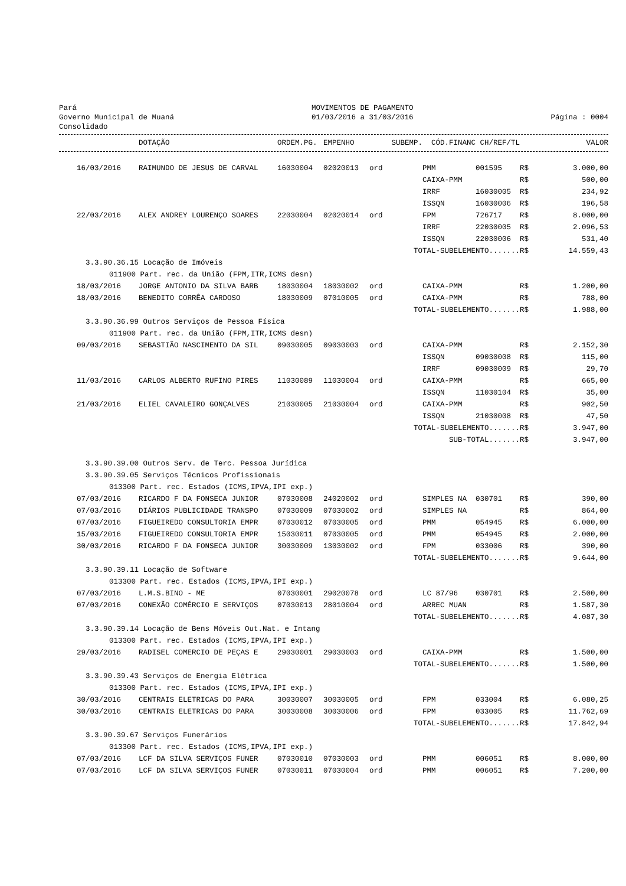Pará
Governo Municipal de Muaná
Consolidado
MOVIMENTOS DE PAGAMENTO
01/03/2016 a 31/03/2016
Página : 0004
| | DOTAÇÃO | ORDEM.PG. | EMPENHO | SUBEMP. | CÓD.FINANC | CH/REF/TL | | VALOR |
| --- | --- | --- | --- | --- | --- | --- | --- | --- |
| 16/03/2016 | RAIMUNDO DE JESUS DE CARVAL | 16030004 | 02020013 | ord | PMM | 001595 | R$ | 3.000,00 |
| | | | | | CAIXA-PMM | | R$ | 500,00 |
| | | | | | IRRF | 16030005 | R$ | 234,92 |
| | | | | | ISSQN | 16030006 | R$ | 196,58 |
| 22/03/2016 | ALEX ANDREY LOURENÇO SOARES | 22030004 | 02020014 | ord | FPM | 726717 | R$ | 8.000,00 |
| | | | | | IRRF | 22030005 | R$ | 2.096,53 |
| | | | | | ISSQN | 22030006 | R$ | 531,40 |
| TOTAL-SUBELEMENTO....... | | | | | | | R$ | 14.559,43 |
| 3.3.90.36.15 Locação de Imóveis | | | | | | | | |
| 011900 Part. rec. da União (FPM,ITR,ICMS desn) | | | | | | | | |
| 18/03/2016 | JORGE ANTONIO DA SILVA BARB | 18030004 | 18030002 | ord | CAIXA-PMM | | R$ | 1.200,00 |
| 18/03/2016 | BENEDITO CORRÊA CARDOSO | 18030009 | 07010005 | ord | CAIXA-PMM | | R$ | 788,00 |
| TOTAL-SUBELEMENTO....... | | | | | | | R$ | 1.988,00 |
| 3.3.90.36.99 Outros Serviços de Pessoa Física | | | | | | | | |
| 011900 Part. rec. da União (FPM,ITR,ICMS desn) | | | | | | | | |
| 09/03/2016 | SEBASTIÃO NASCIMENTO DA SIL | 09030005 | 09030003 | ord | CAIXA-PMM | | R$ | 2.152,30 |
| | | | | | ISSQN | 09030008 | R$ | 115,00 |
| | | | | | IRRF | 09030009 | R$ | 29,70 |
| 11/03/2016 | CARLOS ALBERTO RUFINO PIRES | 11030089 | 11030004 | ord | CAIXA-PMM | | R$ | 665,00 |
| | | | | | ISSQN | 11030104 | R$ | 35,00 |
| 21/03/2016 | ELIEL CAVALEIRO GONÇALVES | 21030005 | 21030004 | ord | CAIXA-PMM | | R$ | 902,50 |
| | | | | | ISSQN | 21030008 | R$ | 47,50 |
| TOTAL-SUBELEMENTO....... | | | | | | | R$ | 3.947,00 |
| SUB-TOTAL....... | | | | | | | R$ | 3.947,00 |
| 3.3.90.39.00 Outros Serv. de Terc. Pessoa Jurídica | | | | | | | | |
| 3.3.90.39.05 Serviços Técnicos Profissionais | | | | | | | | |
| 013300 Part. rec. Estados (ICMS,IPVA,IPI exp.) | | | | | | | | |
| 07/03/2016 | RICARDO F DA FONSECA JUNIOR | 07030008 | 24020002 | ord | SIMPLES NA | 030701 | R$ | 390,00 |
| 07/03/2016 | DIÁRIOS PUBLICIDADE TRANSPO | 07030009 | 07030002 | ord | SIMPLES NA | | R$ | 864,00 |
| 07/03/2016 | FIGUEIREDO CONSULTORIA EMPR | 07030012 | 07030005 | ord | PMM | 054945 | R$ | 6.000,00 |
| 15/03/2016 | FIGUEIREDO CONSULTORIA EMPR | 15030011 | 07030005 | ord | PMM | 054945 | R$ | 2.000,00 |
| 30/03/2016 | RICARDO F DA FONSECA JUNIOR | 30030009 | 13030002 | ord | FPM | 033006 | R$ | 390,00 |
| TOTAL-SUBELEMENTO....... | | | | | | | R$ | 9.644,00 |
| 3.3.90.39.11 Locação de Software | | | | | | | | |
| 013300 Part. rec. Estados (ICMS,IPVA,IPI exp.) | | | | | | | | |
| 07/03/2016 | L.M.S.BINO - ME | 07030001 | 29020078 | ord | LC 87/96 | 030701 | R$ | 2.500,00 |
| 07/03/2016 | CONEXÃO COMÉRCIO E SERVIÇOS | 07030013 | 28010004 | ord | ARREC MUAN | | R$ | 1.587,30 |
| TOTAL-SUBELEMENTO....... | | | | | | | R$ | 4.087,30 |
| 3.3.90.39.14 Locação de Bens Móveis Out.Nat. e Intang | | | | | | | | |
| 013300 Part. rec. Estados (ICMS,IPVA,IPI exp.) | | | | | | | | |
| 29/03/2016 | RADISEL COMERCIO DE PEÇAS E | 29030001 | 29030003 | ord | CAIXA-PMM | | R$ | 1.500,00 |
| TOTAL-SUBELEMENTO....... | | | | | | | R$ | 1.500,00 |
| 3.3.90.39.43 Serviços de Energia Elétrica | | | | | | | | |
| 013300 Part. rec. Estados (ICMS,IPVA,IPI exp.) | | | | | | | | |
| 30/03/2016 | CENTRAIS ELETRICAS DO PARA | 30030007 | 30030005 | ord | FPM | 033004 | R$ | 6.080,25 |
| 30/03/2016 | CENTRAIS ELETRICAS DO PARA | 30030008 | 30030006 | ord | FPM | 033005 | R$ | 11.762,69 |
| TOTAL-SUBELEMENTO....... | | | | | | | R$ | 17.842,94 |
| 3.3.90.39.67 Serviços Funerários | | | | | | | | |
| 013300 Part. rec. Estados (ICMS,IPVA,IPI exp.) | | | | | | | | |
| 07/03/2016 | LCF DA SILVA SERVIÇOS FUNER | 07030010 | 07030003 | ord | PMM | 006051 | R$ | 8.000,00 |
| 07/03/2016 | LCF DA SILVA SERVIÇOS FUNER | 07030011 | 07030004 | ord | PMM | 006051 | R$ | 7.200,00 |